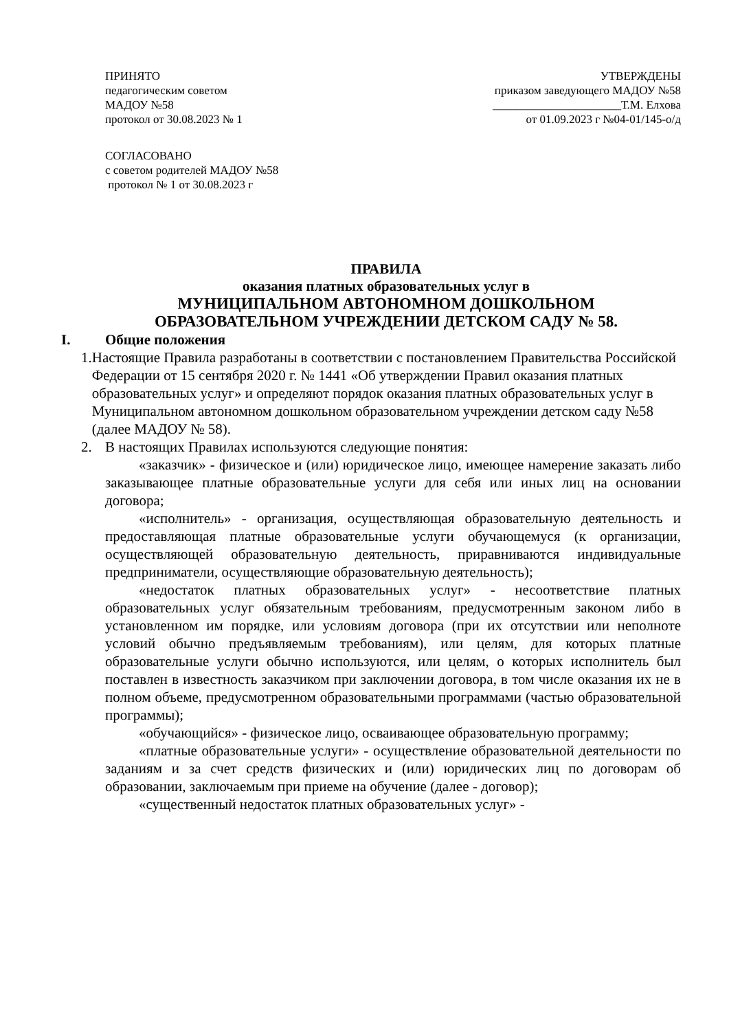ПРИНЯТО
педагогическим советом
МАДОУ №58
протокол от 30.08.2023 № 1
УТВЕРЖДЕНЫ
приказом заведующего МАДОУ №58
______________________Т.М. Елхова
от 01.09.2023 г №04-01/145-о/д
СОГЛАСОВАНО
с советом родителей МАДОУ №58
протокол № 1 от 30.08.2023 г
ПРАВИЛА
оказания платных образовательных услуг в
МУНИЦИПАЛЬНОМ АВТОНОМНОМ ДОШКОЛЬНОМ
ОБРАЗОВАТЕЛЬНОМ УЧРЕЖДЕНИИ ДЕТСКОМ САДУ № 58.
I. Общие положения
1. Настоящие Правила разработаны в соответствии с постановлением Правительства Российской Федерации от 15 сентября 2020 г. № 1441 «Об утверждении Правил оказания платных образовательных услуг» и определяют порядок оказания платных образовательных услуг в Муниципальном автономном дошкольном образовательном учреждении детском саду №58 (далее МАДОУ № 58).
2. В настоящих Правилах используются следующие понятия:
«заказчик» - физическое и (или) юридическое лицо, имеющее намерение заказать либо заказывающее платные образовательные услуги для себя или иных лиц на основании договора;
«исполнитель» - организация, осуществляющая образовательную деятельность и предоставляющая платные образовательные услуги обучающемуся (к организации, осуществляющей образовательную деятельность, приравниваются индивидуальные предприниматели, осуществляющие образовательную деятельность);
«недостаток платных образовательных услуг» - несоответствие платных образовательных услуг обязательным требованиям, предусмотренным законом либо в установленном им порядке, или условиям договора (при их отсутствии или неполноте условий обычно предъявляемым требованиям), или целям, для которых платные образовательные услуги обычно используются, или целям, о которых исполнитель был поставлен в известность заказчиком при заключении договора, в том числе оказания их не в полном объеме, предусмотренном образовательными программами (частью образовательной программы);
«обучающийся» - физическое лицо, осваивающее образовательную программу;
«платные образовательные услуги» - осуществление образовательной деятельности по заданиям и за счет средств физических и (или) юридических лиц по договорам об образовании, заключаемым при приеме на обучение (далее - договор);
«существенный недостаток платных образовательных услуг» -